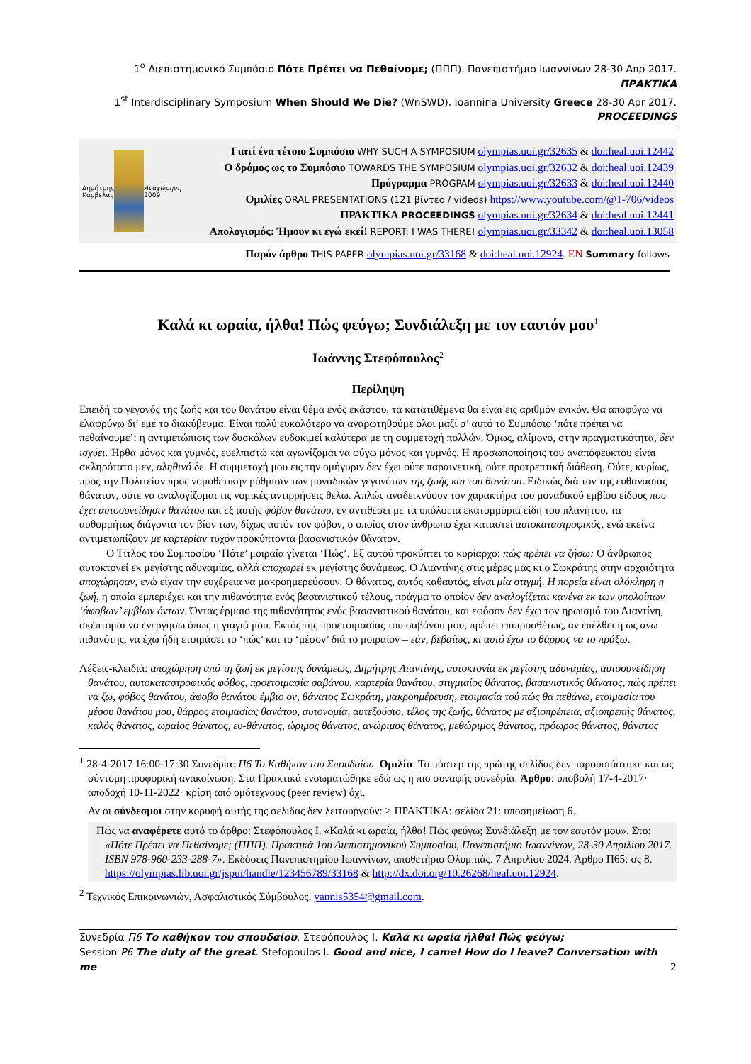1<sup>ο</sup> Διεπιστημονικό Συμπόσιο Πότε Πρέπει να Πεθαίνομε; (ΠΠΠ). Πανεπιστήμιο Ιωαννίνων 28-30 Απρ 2017. ΠΡΑΚΤΙΚΑ
1<sup>st</sup> Interdisciplinary Symposium When Should We Die? (WnSWD). Ioannina University Greece 28-30 Apr 2017. PROCEEDINGS
Δημήτρης Καρβέλας Αναχώρηση 2009
Γιατί ένα τέτοιο Συμπόσιο WHY SUCH A SYMPOSIUM olympias.uoi.gr/32635 & doi:heal.uoi.12442
Ο δρόμος ως το Συμπόσιο TOWARDS THE SYMPOSIUM olympias.uoi.gr/32632 & doi:heal.uoi.12439
Πρόγραμμα PROGPAM olympias.uoi.gr/32633 & doi:heal.uoi.12440
Ομιλίες ORAL PRESENTATIONS (121 βίντεο / videos) https://www.youtube.com/@1-706/videos
ΠΡΑΚΤΙΚΑ PROCEEDINGS olympias.uoi.gr/32634 & doi:heal.uoi.12441
Απολογισμός: Ήμουν κι εγώ εκεί! REPORT: I WAS THERE! olympias.uoi.gr/33342 & doi:heal.uoi.13058
Παρόν άρθρο THIS PAPER olympias.uoi.gr/33168 & doi:heal.uoi.12924. EN Summary follows
Καλά κι ωραία, ήλθα! Πώς φεύγω; Συνδιάλεξη με τον εαυτόν μου<sup>1</sup>
Ιωάννης Στεφόπουλος<sup>2</sup>
Περίληψη
Επειδή το γεγονός της ζωής και του θανάτου είναι θέμα ενός εκάστου, τα κατατιθέμενα θα είναι εις αριθμόν ενικόν. Θα αποφύγω να ελαφρύνω δι’ εμέ το διακύβευμα. Είναι πολύ ευκολότερο να αναρωτηθούμε όλοι μαζί σ’ αυτό το Συμπόσιο ‘πότε πρέπει να πεθαίνουμε’: η αντιμετώπισις των δυσκόλων ευδοκιμεί καλύτερα με τη συμμετοχή πολλών. Όμως, αλίμονο, στην πραγματικότητα, δεν ισχύει. Ήρθα μόνος και γυμνός, ευελπιστώ και αγωνίζομαι να φύγω μόνος και γυμνός. Η προσωποποίησις του αναπόφευκτου είναι σκληρότατο μεν, αληθινό δε. Η συμμετοχή μου εις την ομήγυριν δεν έχει ούτε παραινετική, ούτε προτρεπτική διάθεση. Ούτε, κυρίως, προς την Πολιτείαν προς νομοθετικήν ρύθμισιν των μοναδικών γεγονότων της ζωής και του θανάτου. Ειδικώς διά τον της ευθανασίας θάνατον, ούτε να αναλογίζομαι τις νομικές αντιρρήσεις θέλω. Απλώς αναδεικνύουν τον χαρακτήρα του μοναδικού εμβίου είδους που έχει αυτοσυνείδησιν θανάτου και εξ αυτής φόβον θανάτου, εν αντιθέσει με τα υπόλοιπα εκατομμύρια είδη του πλανήτου, τα αυθορμήτως διάγοντα τον βίον των, δίχως αυτόν τον φόβον, ο οποίος στον άνθρωπο έχει καταστεί αυτοκαταστροφικός, ενώ εκείνα αντιμετωπίζουν με καρτερίαν τυχόν προκύπτοντα βασανιστικόν θάνατον.
Ο Τίτλος του Συμποσίου ‘Πότε’ μοιραία γίνεται ‘Πώς’. Εξ αυτού προκύπτει το κυρίαρχο: πώς πρέπει να ζήσω; Ο άνθρωπος αυτοκτονεί εκ μεγίστης αδυναμίας, αλλά αποχωρεί εκ μεγίστης δυνάμεως. Ο Λιαντίνης στις μέρες μας κι ο Σωκράτης στην αρχαιότητα αποχώρησαν, ενώ είχαν την ευχέρεια να μακροημερεύσουν. Ο θάνατος, αυτός καθαυτός, είναι μία στιγμή. Η πορεία είναι ολόκληρη η ζωή, η οποία εμπεριέχει και την πιθανότητα ενός βασανιστικού τέλους, πράγμα το οποίον δεν αναλογίζεται κανένα εκ των υπολοίπων ‘άφοβων’ εμβίων όντων. Όντας έρμαιο της πιθανότητος ενός βασανιστικού θανάτου, και εφόσον δεν έχω τον ηρωισμό του Λιαντίνη, σκέπτομαι να ενεργήσω όπως η γιαγιά μου. Εκτός της προετοιμασίας του σαβάνου μου, πρέπει επιπροσθέτως, αν επέλθει η ως άνω πιθανότης, να έχω ήδη ετοιμάσει το ‘πώς’ και το ‘μέσον’ διά το μοιραίον – εάν, βεβαίως, κι αυτό έχω το θάρρος να το πράξω.
Λέξεις-κλειδιά: αποχώρηση από τη ζωή εκ μεγίστης δυνάμεως, Δημήτρης Λιαντίνης, αυτοκτονία εκ μεγίστης αδυναμίας, αυτοσυνείδηση θανάτου, αυτοκαταστροφικός φόβος, προετοιμασία σαβάνου, καρτερία θανάτου, στιγμιαίος θάνατος, βασανιστικός θάνατος, πώς πρέπει να ζω, φόβος θανάτου, άφοβο θανάτου έμβιο ον, θάνατος Σωκράτη, μακροημέρευση, ετοιμασία τού πώς θα πεθάνω, ετοιμασία του μέσου θανάτου μου, θάρρος ετοιμασίας θανάτου, αυτονομία, αυτεξούσιο, τέλος της ζωής, θάνατος με αξιοπρέπεια, αξιοπρεπής θάνατος, καλός θάνατος, ωραίος θάνατος, ευ-θάνατος, ώριμος θάνατος, ανώριμος θάνατος, μεθώριμος θάνατος, πρόωρος θάνατος, θάνατος
<sup>1</sup> 28-4-2017 16:00-17:30 Συνεδρία: Π6 Το Καθήκον του Σπουδαίου. Ομιλία: Το πόστερ της πρώτης σελίδας δεν παρουσιάστηκε και ως σύντομη προφορική ανακοίνωση. Στα Πρακτικά ενσωματώθηκε εδώ ως η πιο συναφής συνεδρία. Άρθρο: υποβολή 17-4-2017· αποδοχή 10-11-2022· κρίση από ομότεχνους (peer review) όχι.
Αν οι σύνδεσμοι στην κορυφή αυτής της σελίδας δεν λειτουργούν: > ΠΡΑΚΤΙΚΑ: σελίδα 21: υποσημείωση 6.
Πώς να αναφέρετε αυτό το άρθρο: Στεφόπουλος Ι. «Καλά κι ωραία, ήλθα! Πώς φεύγω; Συνδιάλεξη με τον εαυτόν μου». Στο: «Πότε Πρέπει να Πεθαίνομε; (ΠΠΠ). Πρακτικά 1ου Διεπιστημονικού Συμποσίου, Πανεπιστήμιο Ιωαννίνων, 28-30 Απριλίου 2017. ISBN 978-960-233-288-7». Εκδόσεις Πανεπιστημίου Ιωαννίνων, αποθετήριο Ολυμπιάς. 7 Απριλίου 2024. Άρθρο Π65: σς 8. https://olympias.lib.uoi.gr/jspui/handle/123456789/33168 & http://dx.doi.org/10.26268/heal.uoi.12924.
<sup>2</sup> Τεχνικός Επικοινωνιών, Ασφαλιστικός Σύμβουλος. yannis5354@gmail.com.
Συνεδρία Π6 Το καθήκον του σπουδαίου. Στεφόπουλος Ι. Καλά κι ωραία ήλθα! Πώς φεύγω;
Session P6 The duty of the great. Stefopoulos I. Good and nice, I came! How do I leave? Conversation with me
2